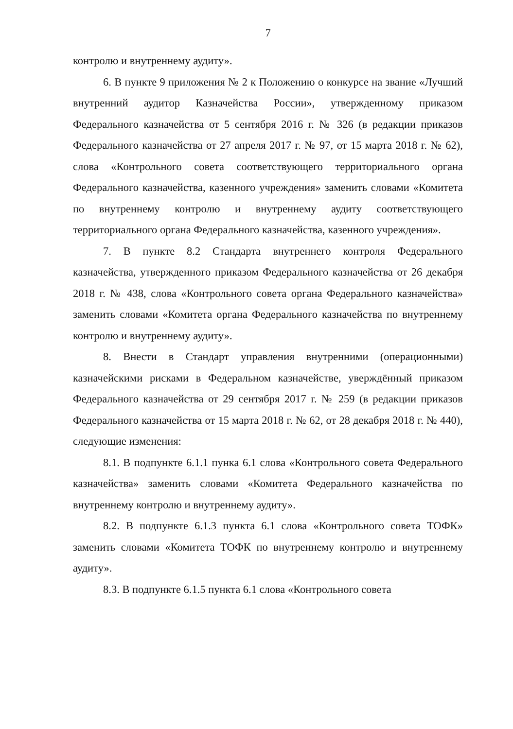7
контролю и внутреннему аудиту».
6. В пункте 9 приложения № 2 к Положению о конкурсе на звание «Лучший внутренний аудитор Казначейства России», утвержденному приказом Федерального казначейства от 5 сентября 2016 г. № 326 (в редакции приказов Федерального казначейства от 27 апреля 2017 г. № 97, от 15 марта 2018 г. № 62), слова «Контрольного совета соответствующего территориального органа Федерального казначейства, казенного учреждения» заменить словами «Комитета по внутреннему контролю и внутреннему аудиту соответствующего территориального органа Федерального казначейства, казенного учреждения».
7. В пункте 8.2 Стандарта внутреннего контроля Федерального казначейства, утвержденного приказом Федерального казначейства от 26 декабря 2018 г. № 438, слова «Контрольного совета органа Федерального казначейства» заменить словами «Комитета органа Федерального казначейства по внутреннему контролю и внутреннему аудиту».
8. Внести в Стандарт управления внутренними (операционными) казначейскими рисками в Федеральном казначействе, уверждённый приказом Федерального казначейства от 29 сентября 2017 г. № 259 (в редакции приказов Федерального казначейства от 15 марта 2018 г. № 62, от 28 декабря 2018 г. № 440), следующие изменения:
8.1. В подпункте 6.1.1 пунка 6.1 слова «Контрольного совета Федерального казначейства» заменить словами «Комитета Федерального казначейства по внутреннему контролю и внутреннему аудиту».
8.2. В подпункте 6.1.3 пункта 6.1 слова «Контрольного совета ТОФК» заменить словами «Комитета ТОФК по внутреннему контролю и внутреннему аудиту».
8.3. В подпункте 6.1.5 пункта 6.1 слова «Контрольного совета